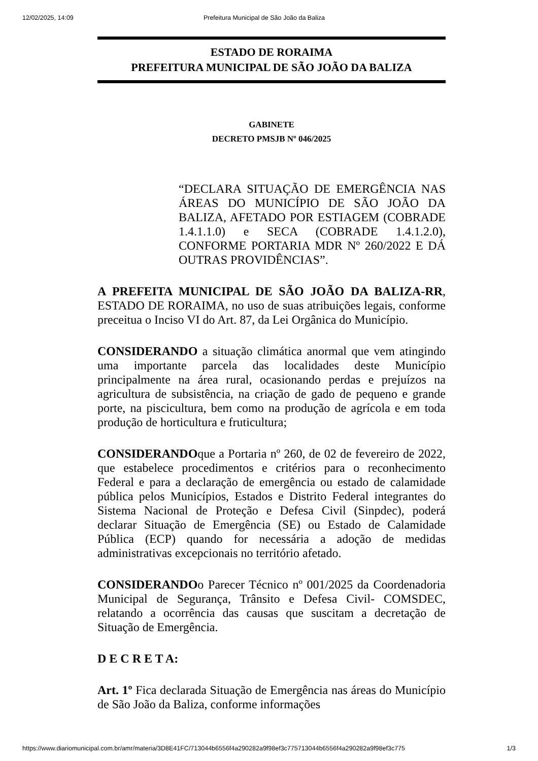12/02/2025, 14:09 Prefeitura Municipal de São João da Baliza
ESTADO DE RORAIMA
PREFEITURA MUNICIPAL DE SÃO JOÃO DA BALIZA
GABINETE
DECRETO PMSJB Nº 046/2025
“DECLARA SITUAÇÃO DE EMERGÊNCIA NAS ÁREAS DO MUNICÍPIO DE SÃO JOÃO DA BALIZA, AFETADO POR ESTIAGEM (COBRADE 1.4.1.1.0) e SECA (COBRADE 1.4.1.2.0), CONFORME PORTARIA MDR Nº 260/2022 E DÁ OUTRAS PROVIDÊNCIAS”.
A PREFEITA MUNICIPAL DE SÃO JOÃO DA BALIZA-RR, ESTADO DE RORAIMA, no uso de suas atribuições legais, conforme preceitua o Inciso VI do Art. 87, da Lei Orgânica do Município.
CONSIDERANDO a situação climática anormal que vem atingindo uma importante parcela das localidades deste Município principalmente na área rural, ocasionando perdas e prejuízos na agricultura de subsistência, na criação de gado de pequeno e grande porte, na piscicultura, bem como na produção de agrícola e em toda produção de horticultura e fruticultura;
CONSIDERANDOque a Portaria nº 260, de 02 de fevereiro de 2022, que estabelece procedimentos e critérios para o reconhecimento Federal e para a declaração de emergência ou estado de calamidade pública pelos Municípios, Estados e Distrito Federal integrantes do Sistema Nacional de Proteção e Defesa Civil (Sinpdec), poderá declarar Situação de Emergência (SE) ou Estado de Calamidade Pública (ECP) quando for necessária a adoção de medidas administrativas excepcionais no território afetado.
CONSIDERANDOo Parecer Técnico nº 001/2025 da Coordenadoria Municipal de Segurança, Trânsito e Defesa Civil- COMSDEC, relatando a ocorrência das causas que suscitam a decretação de Situação de Emergência.
D E C R E T A:
Art. 1º Fica declarada Situação de Emergência nas áreas do Município de São João da Baliza, conforme informações
https://www.diariomunicipal.com.br/amr/materia/3D8E41FC/713044b6556f4a290282a9f98ef3c775713044b6556f4a290282a9f98ef3c775 1/3